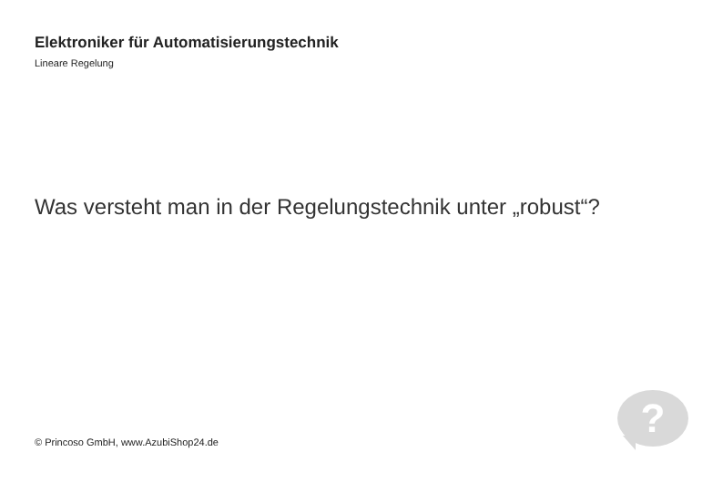Elektroniker für Automatisierungstechnik
Lineare Regelung
Was versteht man in der Regelungstechnik unter „robust“?
© Princoso GmbH, www.AzubiShop24.de
?